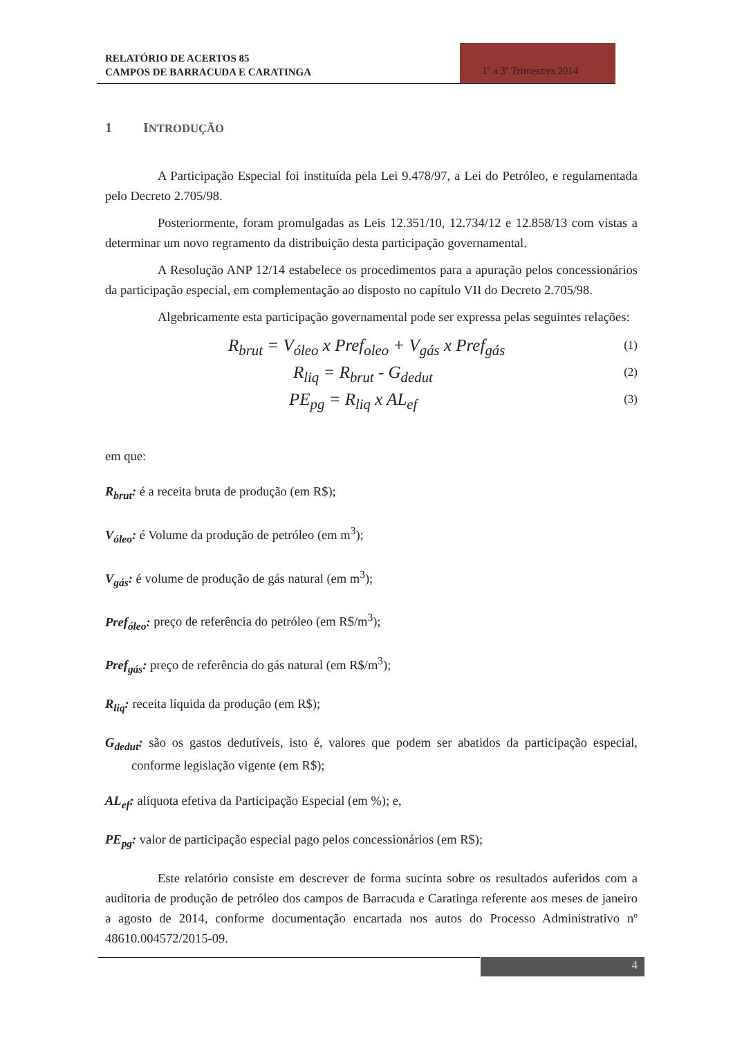RELATÓRIO DE ACERTOS 85
CAMPOS DE BARRACUDA E CARATINGA
1º a 3º Trimestres 2014
1 INTRODUÇÃO
A Participação Especial foi instituída pela Lei 9.478/97, a Lei do Petróleo, e regulamentada pelo Decreto 2.705/98.
Posteriormente, foram promulgadas as Leis 12.351/10, 12.734/12 e 12.858/13 com vistas a determinar um novo regramento da distribuição desta participação governamental.
A Resolução ANP 12/14 estabelece os procedimentos para a apuração pelos concessionários da participação especial, em complementação ao disposto no capítulo VII do Decreto 2.705/98.
Algebricamente esta participação governamental pode ser expressa pelas seguintes relações:
R<sub>brut</sub> = V<sub>óleo</sub> x Pref<sub>oleo</sub> + V<sub>gás</sub> x Pref<sub>gás</sub> (1)
R<sub>liq</sub> = R<sub>brut</sub> - G<sub>dedut</sub> (2)
PE<sub>pg</sub> = R<sub>liq</sub> x AL<sub>ef</sub> (3)
em que:
R<sub>brut</sub>: é a receita bruta de produção (em R$);
V<sub>óleo</sub>: é Volume da produção de petróleo (em m<sup>3</sup>);
V<sub>gás</sub>: é volume de produção de gás natural (em m<sup>3</sup>);
Pref<sub>óleo</sub>: preço de referência do petróleo (em R$/m<sup>3</sup>);
Pref<sub>gás</sub>: preço de referência do gás natural (em R$/m<sup>3</sup>);
R<sub>liq</sub>: receita líquida da produção (em R$);
G<sub>dedut</sub>: são os gastos dedutíveis, isto é, valores que podem ser abatidos da participação especial, conforme legislação vigente (em R$);
AL<sub>ef</sub>: alíquota efetiva da Participação Especial (em %); e,
PE<sub>pg</sub>: valor de participação especial pago pelos concessionários (em R$);
Este relatório consiste em descrever de forma sucinta sobre os resultados auferidos com a auditoria de produção de petróleo dos campos de Barracuda e Caratinga referente aos meses de janeiro a agosto de 2014, conforme documentação encartada nos autos do Processo Administrativo nº 48610.004572/2015-09.
4